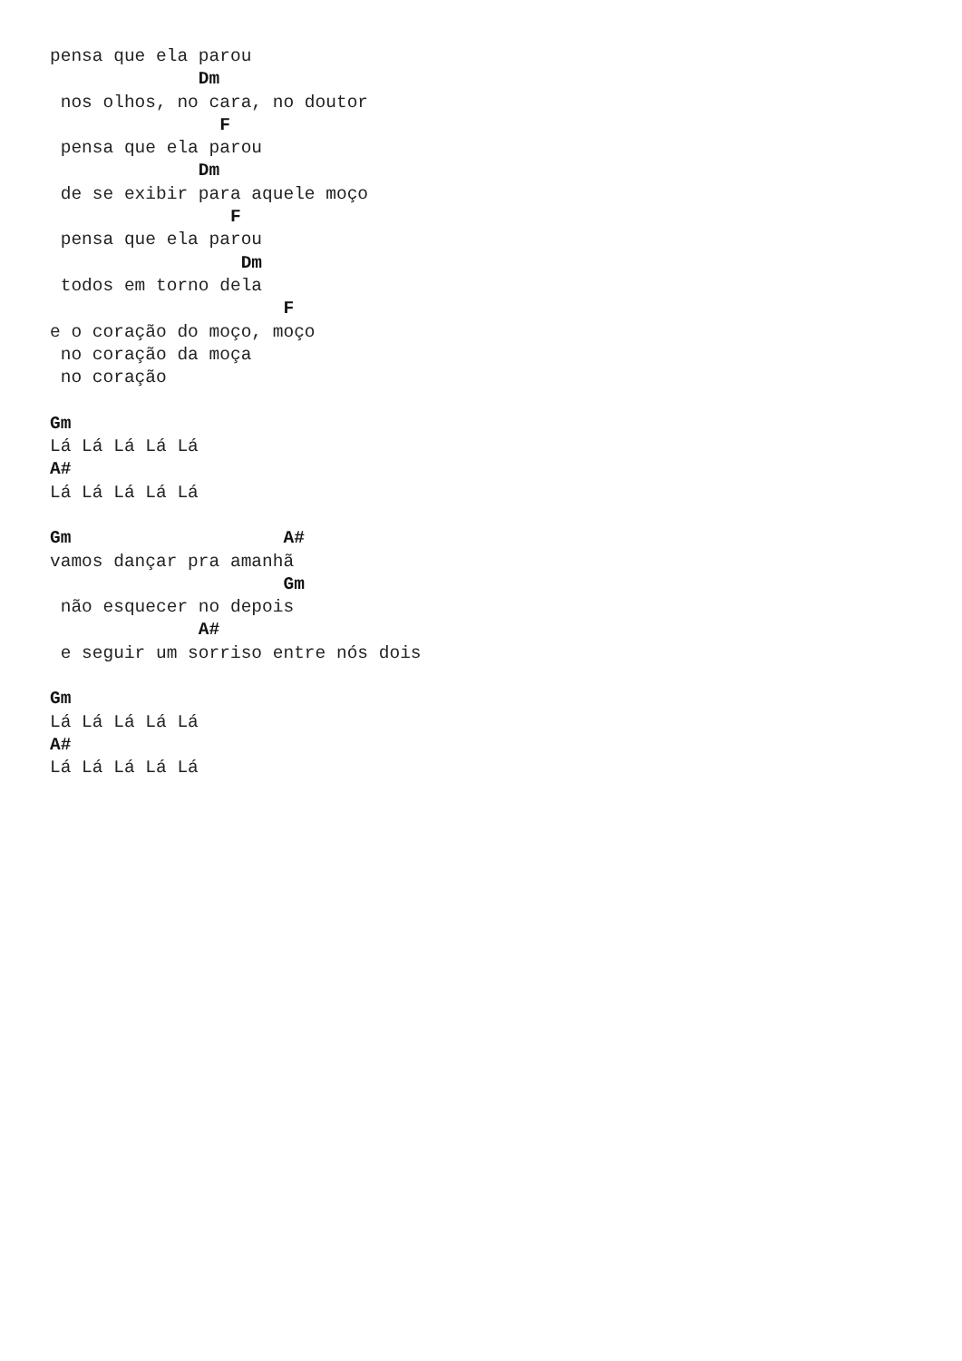pensa que ela parou
              Dm
 nos olhos, no cara, no doutor
                F
 pensa que ela parou
              Dm
 de se exibir para aquele moço
                 F
 pensa que ela parou
                  Dm
 todos em torno dela
                      F
e o coração do moço, moço
 no coração da moça
 no coração

Gm
Lá Lá Lá Lá Lá
A#
Lá Lá Lá Lá Lá

Gm                    A#
vamos dançar pra amanhã
                      Gm
 não esquecer no depois
              A#
 e seguir um sorriso entre nós dois

Gm
Lá Lá Lá Lá Lá
A#
Lá Lá Lá Lá Lá